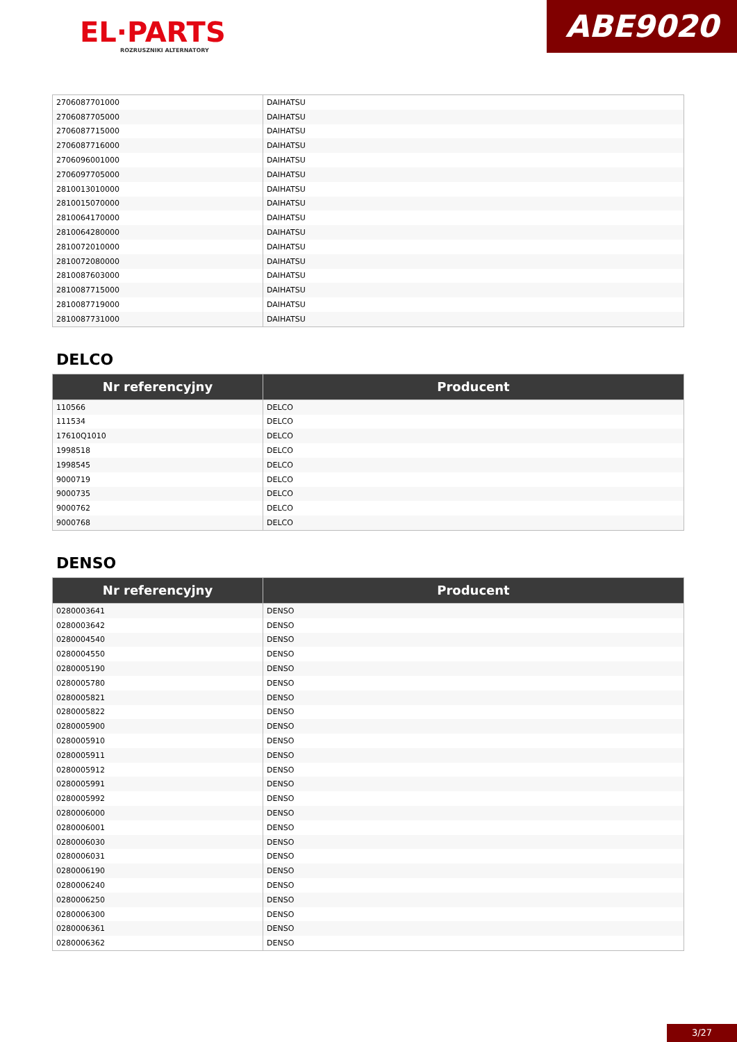EL·PARTS
ROZRUSZNIKI ALTERNATORY
ABE9020
| 2706087701000 | DAIHATSU |
| 2706087705000 | DAIHATSU |
| 2706087715000 | DAIHATSU |
| 2706087716000 | DAIHATSU |
| 2706096001000 | DAIHATSU |
| 2706097705000 | DAIHATSU |
| 2810013010000 | DAIHATSU |
| 2810015070000 | DAIHATSU |
| 2810064170000 | DAIHATSU |
| 2810064280000 | DAIHATSU |
| 2810072010000 | DAIHATSU |
| 2810072080000 | DAIHATSU |
| 2810087603000 | DAIHATSU |
| 2810087715000 | DAIHATSU |
| 2810087719000 | DAIHATSU |
| 2810087731000 | DAIHATSU |
DELCO
| Nr referencyjny | Producent |
| --- | --- |
| 110566 | DELCO |
| 111534 | DELCO |
| 17610Q1010 | DELCO |
| 1998518 | DELCO |
| 1998545 | DELCO |
| 9000719 | DELCO |
| 9000735 | DELCO |
| 9000762 | DELCO |
| 9000768 | DELCO |
DENSO
| Nr referencyjny | Producent |
| --- | --- |
| 0280003641 | DENSO |
| 0280003642 | DENSO |
| 0280004540 | DENSO |
| 0280004550 | DENSO |
| 0280005190 | DENSO |
| 0280005780 | DENSO |
| 0280005821 | DENSO |
| 0280005822 | DENSO |
| 0280005900 | DENSO |
| 0280005910 | DENSO |
| 0280005911 | DENSO |
| 0280005912 | DENSO |
| 0280005991 | DENSO |
| 0280005992 | DENSO |
| 0280006000 | DENSO |
| 0280006001 | DENSO |
| 0280006030 | DENSO |
| 0280006031 | DENSO |
| 0280006190 | DENSO |
| 0280006240 | DENSO |
| 0280006250 | DENSO |
| 0280006300 | DENSO |
| 0280006361 | DENSO |
| 0280006362 | DENSO |
3/27